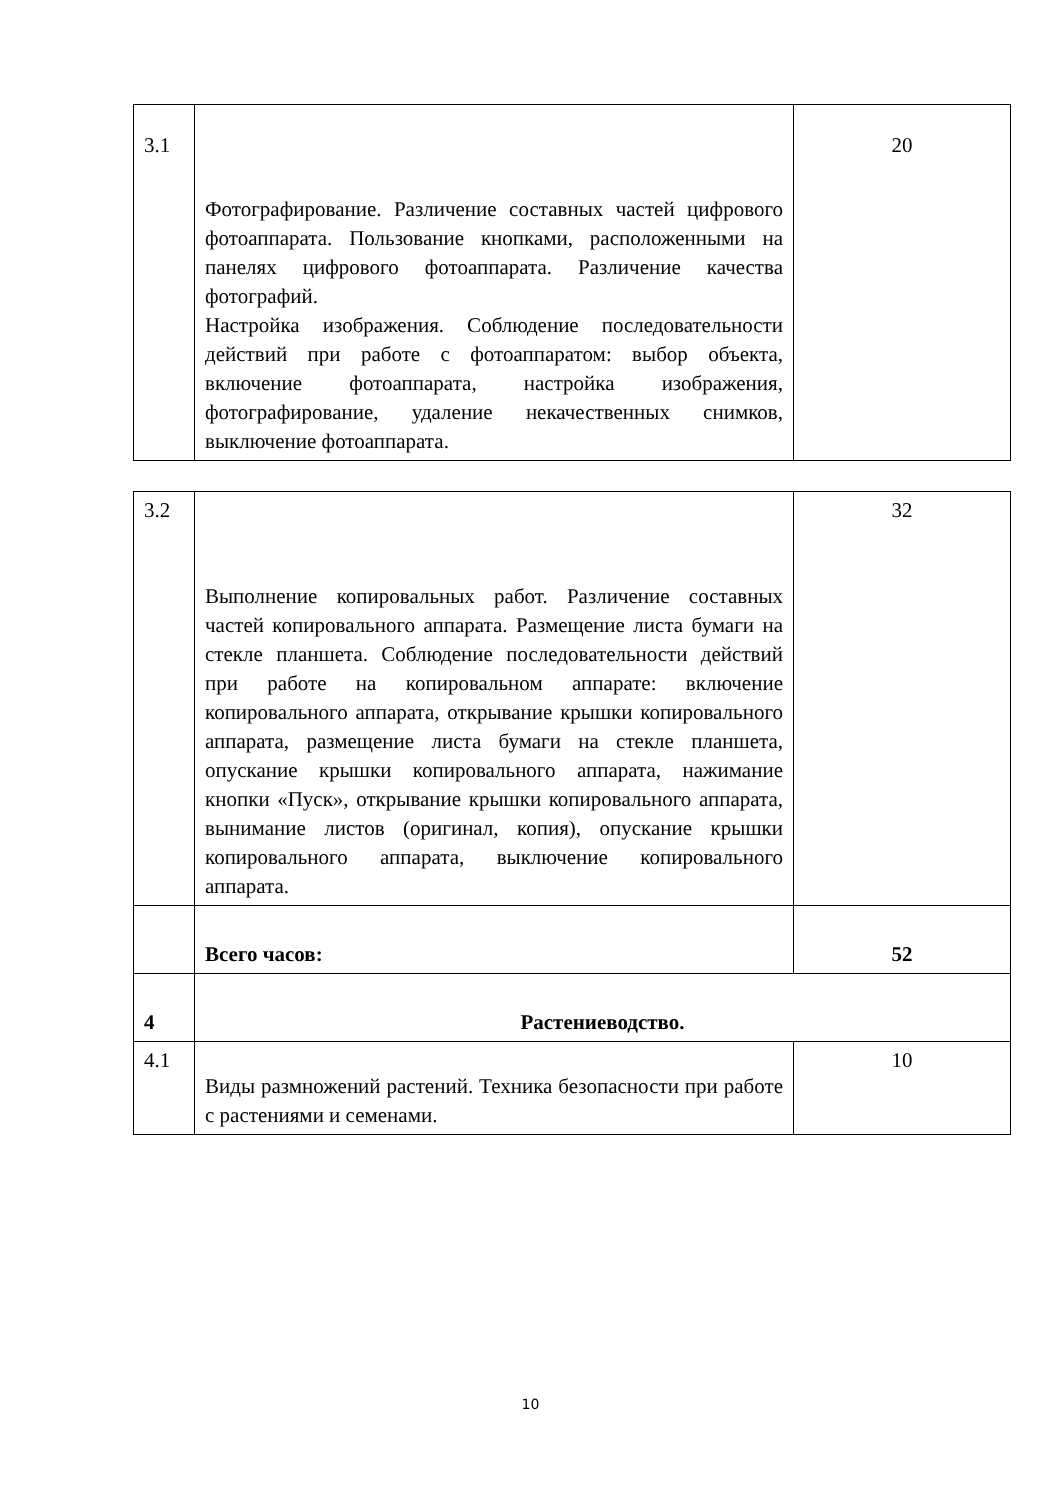| 3.1 | Фотографирование. Различение составных частей цифрового фотоаппарата. Пользование кнопками, расположенными на панелях цифрового фотоаппарата. Различение качества фотографий. Настройка изображения. Соблюдение последовательности действий при работе с фотоаппаратом: выбор объекта, включение фотоаппарата, настройка изображения, фотографирование, удаление некачественных снимков, выключение фотоаппарата. | 20 |
| 3.2 | Выполнение копировальных работ. Различение составных частей копировального аппарата. Размещение листа бумаги на стекле планшета. Соблюдение последовательности действий при работе на копировальном аппарате: включение копировального аппарата, открывание крышки копировального аппарата, размещение листа бумаги на стекле планшета, опускание крышки копировального аппарата, нажимание кнопки «Пуск», открывание крышки копировального аппарата, вынимание листов (оригинал, копия), опускание крышки копировального аппарата, выключение копировального аппарата. | 32 |
| | Всего часов: | 52 |
| 4 | Растениеводство. | |
| 4.1 | Виды размножений растений. Техника безопасности при работе с растениями и семенами. | 10 |
10